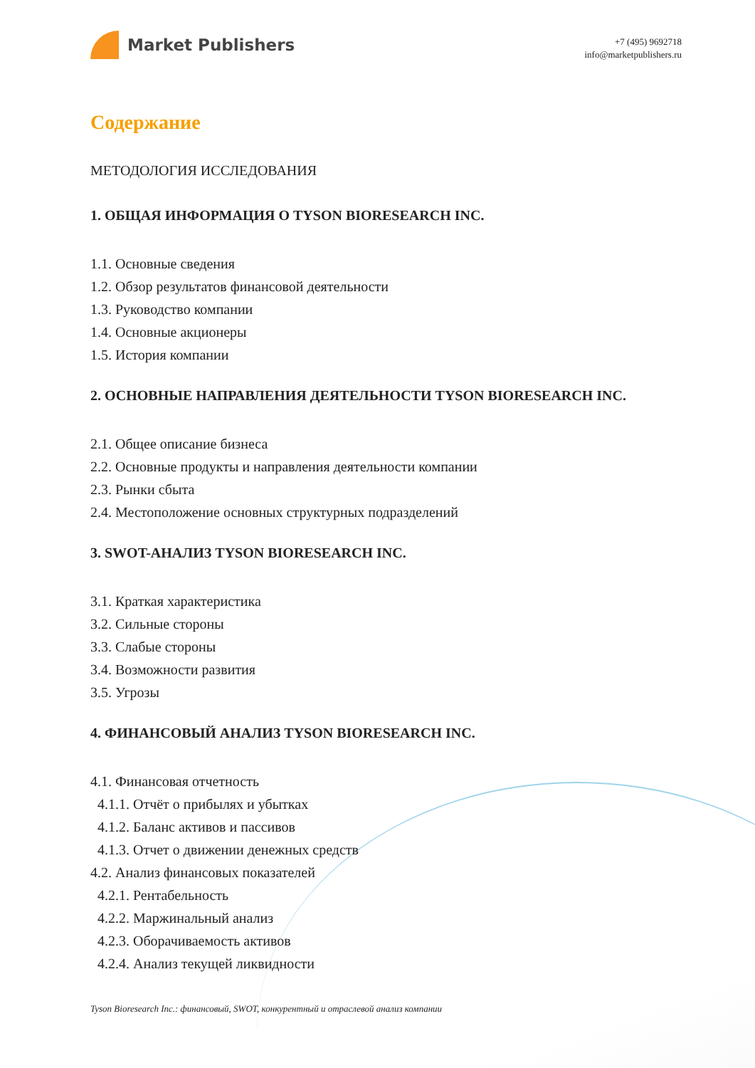Market Publishers
+7 (495) 9692718
info@marketpublishers.ru
Содержание
МЕТОДОЛОГИЯ ИССЛЕДОВАНИЯ
1. ОБЩАЯ ИНФОРМАЦИЯ О TYSON BIORESEARCH INC.
1.1. Основные сведения
1.2. Обзор результатов финансовой деятельности
1.3. Руководство компании
1.4. Основные акционеры
1.5. История компании
2. ОСНОВНЫЕ НАПРАВЛЕНИЯ ДЕЯТЕЛЬНОСТИ TYSON BIORESEARCH INC.
2.1. Общее описание бизнеса
2.2. Основные продукты и направления деятельности компании
2.3. Рынки сбыта
2.4. Местоположение основных структурных подразделений
3. SWOT-АНАЛИЗ TYSON BIORESEARCH INC.
3.1. Краткая характеристика
3.2. Сильные стороны
3.3. Слабые стороны
3.4. Возможности развития
3.5. Угрозы
4. ФИНАНСОВЫЙ АНАЛИЗ TYSON BIORESEARCH INC.
4.1. Финансовая отчетность
4.1.1. Отчёт о прибылях и убытках
4.1.2. Баланс активов и пассивов
4.1.3. Отчет о движении денежных средств
4.2. Анализ финансовых показателей
4.2.1. Рентабельность
4.2.2. Маржинальный анализ
4.2.3. Оборачиваемость активов
4.2.4. Анализ текущей ликвидности
Tyson Bioresearch Inc.: финансовый, SWOT, конкурентный и отраслевой анализ компании